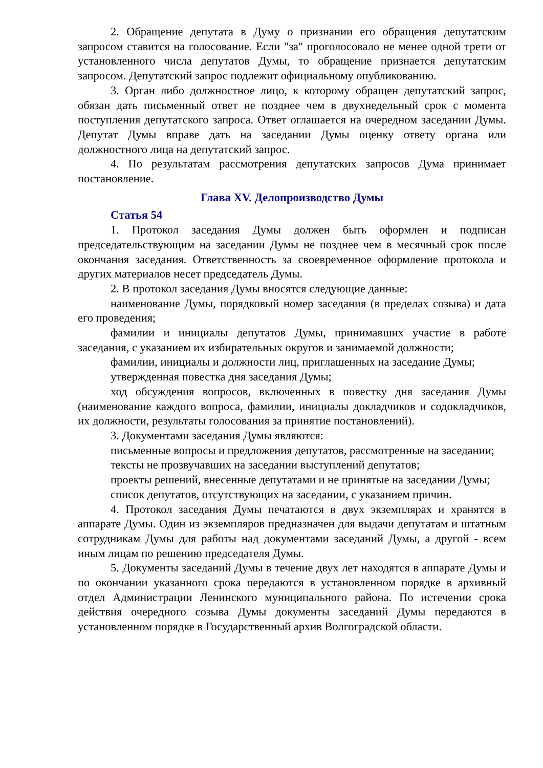2. Обращение депутата в Думу о признании его обращения депутатским запросом ставится на голосование. Если "за" проголосовало не менее одной трети от установленного числа депутатов Думы, то обращение признается депутатским запросом. Депутатский запрос подлежит официальному опубликованию.
3. Орган либо должностное лицо, к которому обращен депутатский запрос, обязан дать письменный ответ не позднее чем в двухнедельный срок с момента поступления депутатского запроса. Ответ оглашается на очередном заседании Думы. Депутат Думы вправе дать на заседании Думы оценку ответу органа или должностного лица на депутатский запрос.
4. По результатам рассмотрения депутатских запросов Дума принимает постановление.
Глава XV. Делопроизводство Думы
Статья 54
1. Протокол заседания Думы должен быть оформлен и подписан председательствующим на заседании Думы не позднее чем в месячный срок после окончания заседания. Ответственность за своевременное оформление протокола и других материалов несет председатель Думы.
2. В протокол заседания Думы вносятся следующие данные:
наименование Думы, порядковый номер заседания (в пределах созыва) и дата его проведения;
фамилии и инициалы депутатов Думы, принимавших участие в работе заседания, с указанием их избирательных округов и занимаемой должности;
фамилии, инициалы и должности лиц, приглашенных на заседание Думы;
утвержденная повестка дня заседания Думы;
ход обсуждения вопросов, включенных в повестку дня заседания Думы (наименование каждого вопроса, фамилии, инициалы докладчиков и содокладчиков, их должности, результаты голосования за принятие постановлений).
3. Документами заседания Думы являются:
письменные вопросы и предложения депутатов, рассмотренные на заседании;
тексты не прозвучавших на заседании выступлений депутатов;
проекты решений, внесенные депутатами и не принятые на заседании Думы;
список депутатов, отсутствующих на заседании, с указанием причин.
4. Протокол заседания Думы печатаются в двух экземплярах и хранятся в аппарате Думы. Один из экземпляров предназначен для выдачи депутатам и штатным сотрудникам Думы для работы над документами заседаний Думы, а другой - всем иным лицам по решению председателя Думы.
5. Документы заседаний Думы в течение двух лет находятся в аппарате Думы и по окончании указанного срока передаются в установленном порядке в архивный отдел Администрации Ленинского муниципального района. По истечении срока действия очередного созыва Думы документы заседаний Думы передаются в установленном порядке в Государственный архив Волгоградской области.